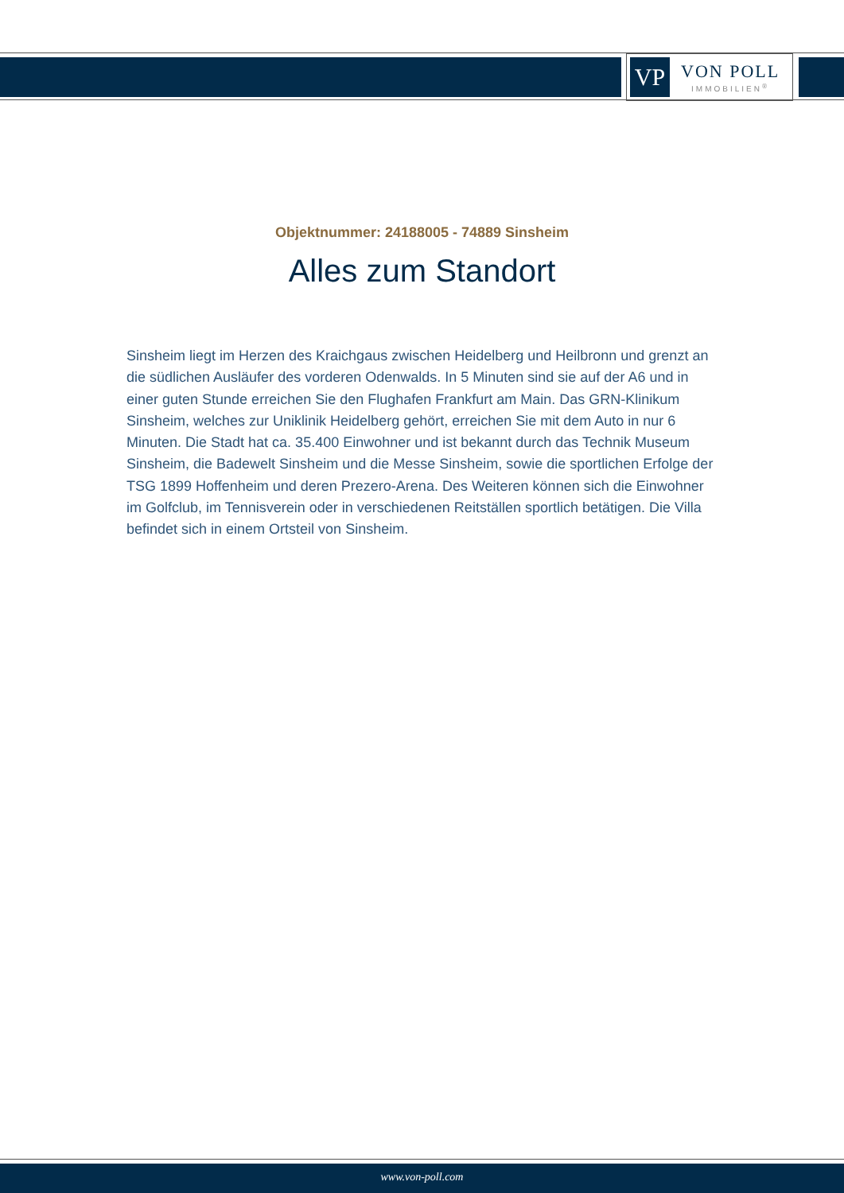VP
VON POLL
IMMOBILIEN<sup>®</sup>
Objektnummer: 24188005 - 74889 Sinsheim
Alles zum Standort
Sinsheim liegt im Herzen des Kraichgaus zwischen Heidelberg und Heilbronn und grenzt an die südlichen Ausläufer des vorderen Odenwalds. In 5 Minuten sind sie auf der A6 und in einer guten Stunde erreichen Sie den Flughafen Frankfurt am Main. Das GRN-Klinikum Sinsheim, welches zur Uniklinik Heidelberg gehört, erreichen Sie mit dem Auto in nur 6 Minuten. Die Stadt hat ca. 35.400 Einwohner und ist bekannt durch das Technik Museum Sinsheim, die Badewelt Sinsheim und die Messe Sinsheim, sowie die sportlichen Erfolge der TSG 1899 Hoffenheim und deren Prezero-Arena. Des Weiteren können sich die Einwohner im Golfclub, im Tennisverein oder in verschiedenen Reitställen sportlich betätigen. Die Villa befindet sich in einem Ortsteil von Sinsheim.
www.von-poll.com